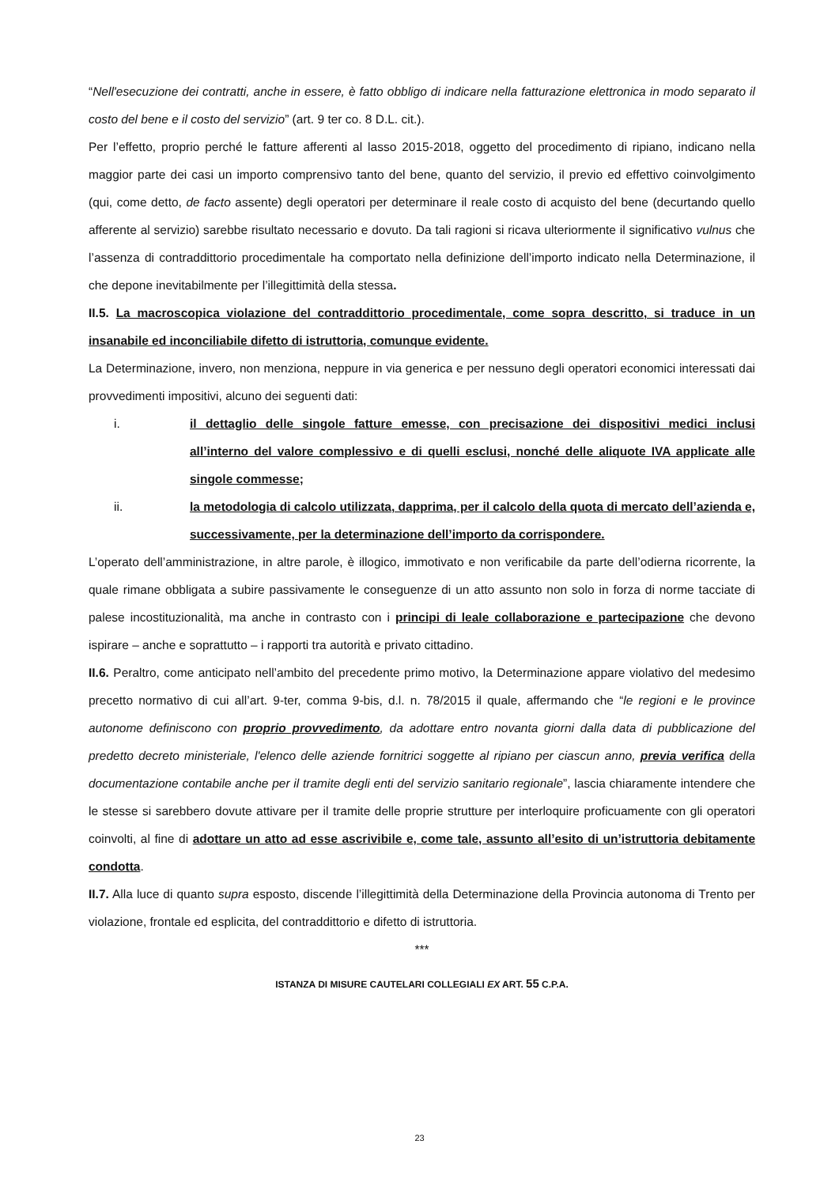“Nell'esecuzione dei contratti, anche in essere, è fatto obbligo di indicare nella fatturazione elettronica in modo separato il costo del bene e il costo del servizio” (art. 9 ter co. 8 D.L. cit.).
Per l’effetto, proprio perché le fatture afferenti al lasso 2015-2018, oggetto del procedimento di ripiano, indicano nella maggior parte dei casi un importo comprensivo tanto del bene, quanto del servizio, il previo ed effettivo coinvolgimento (qui, come detto, de facto assente) degli operatori per determinare il reale costo di acquisto del bene (decurtando quello afferente al servizio) sarebbe risultato necessario e dovuto. Da tali ragioni si ricava ulteriormente il significativo vulnus che l’assenza di contraddittorio procedimentale ha comportato nella definizione dell’importo indicato nella Determinazione, il che depone inevitabilmente per l’illegittimità della stessa.
II.5. La macroscopica violazione del contraddittorio procedimentale, come sopra descritto, si traduce in un insanabile ed inconciliabile difetto di istruttoria, comunque evidente.
La Determinazione, invero, non menziona, neppure in via generica e per nessuno degli operatori economici interessati dai provvedimenti impositivi, alcuno dei seguenti dati:
i. il dettaglio delle singole fatture emesse, con precisazione dei dispositivi medici inclusi all’interno del valore complessivo e di quelli esclusi, nonché delle aliquote IVA applicate alle singole commesse;
ii. la metodologia di calcolo utilizzata, dapprima, per il calcolo della quota di mercato dell’azienda e, successivamente, per la determinazione dell’importo da corrispondere.
L’operato dell’amministrazione, in altre parole, è illogico, immotivato e non verificabile da parte dell’odierna ricorrente, la quale rimane obbligata a subire passivamente le conseguenze di un atto assunto non solo in forza di norme tacciate di palese incostituzionalità, ma anche in contrasto con i principi di leale collaborazione e partecipazione che devono ispirare – anche e soprattutto – i rapporti tra autorità e privato cittadino.
II.6. Peraltro, come anticipato nell’ambito del precedente primo motivo, la Determinazione appare violativo del medesimo precetto normativo di cui all’art. 9-ter, comma 9-bis, d.l. n. 78/2015 il quale, affermando che “le regioni e le province autonome definiscono con proprio provvedimento, da adottare entro novanta giorni dalla data di pubblicazione del predetto decreto ministeriale, l'elenco delle aziende fornitrici soggette al ripiano per ciascun anno, previa verifica della documentazione contabile anche per il tramite degli enti del servizio sanitario regionale”, lascia chiaramente intendere che le stesse si sarebbero dovute attivare per il tramite delle proprie strutture per interloquire proficuamente con gli operatori coinvolti, al fine di adottare un atto ad esse ascrivibile e, come tale, assunto all’esito di un’istruttoria debitamente condotta.
II.7. Alla luce di quanto supra esposto, discende l’illegittimità della Determinazione della Provincia autonoma di Trento per violazione, frontale ed esplicita, del contraddittorio e difetto di istruttoria.
***
ISTANZA DI MISURE CAUTELARI COLLEGIALI EX ART. 55 C.P.A.
23